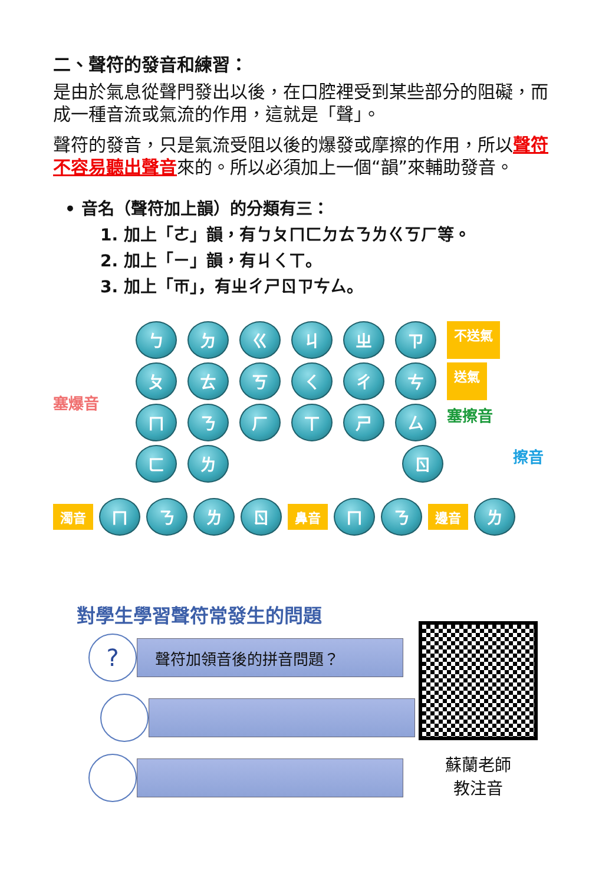二、聲符的發音和練習：
是由於氣息從聲門發出以後，在口腔裡受到某些部分的阻礙，而成一種音流或氣流的作用，這就是「聲」。
聲符的發音，只是氣流受阻以後的爆發或摩擦的作用，所以聲符不容易聽出聲音來的。所以必須加上一個“韻”來輔助發音。
• 音名（聲符加上韻）的分類有三：
1. 加上「ㄜ」韻，有ㄅㄆㄇㄈㄉㄊㄋㄌㄍㄎㄏ等。
2. 加上「ㄧ」韻，有ㄐㄑㄒ。
3. 加上「ㄭ」，有ㄓㄔㄕㄖㄗㄘㄙ。
塞爆音
ㄅㄉㄍㄐㄓㄗ 不送氣
ㄆㄊㄎㄑㄔㄘ 送氣
ㄇㄋㄏㄒㄕㄙ 塞擦音
ㄈㄌ ㄖ 擦音
濁音 ㄇㄋㄌㄖ 鼻音 ㄇㄋ 邊音 ㄌ
對學生學習聲符常發生的問題
?
聲符加領音後的拼音問題？
蘇蘭老師
教注音